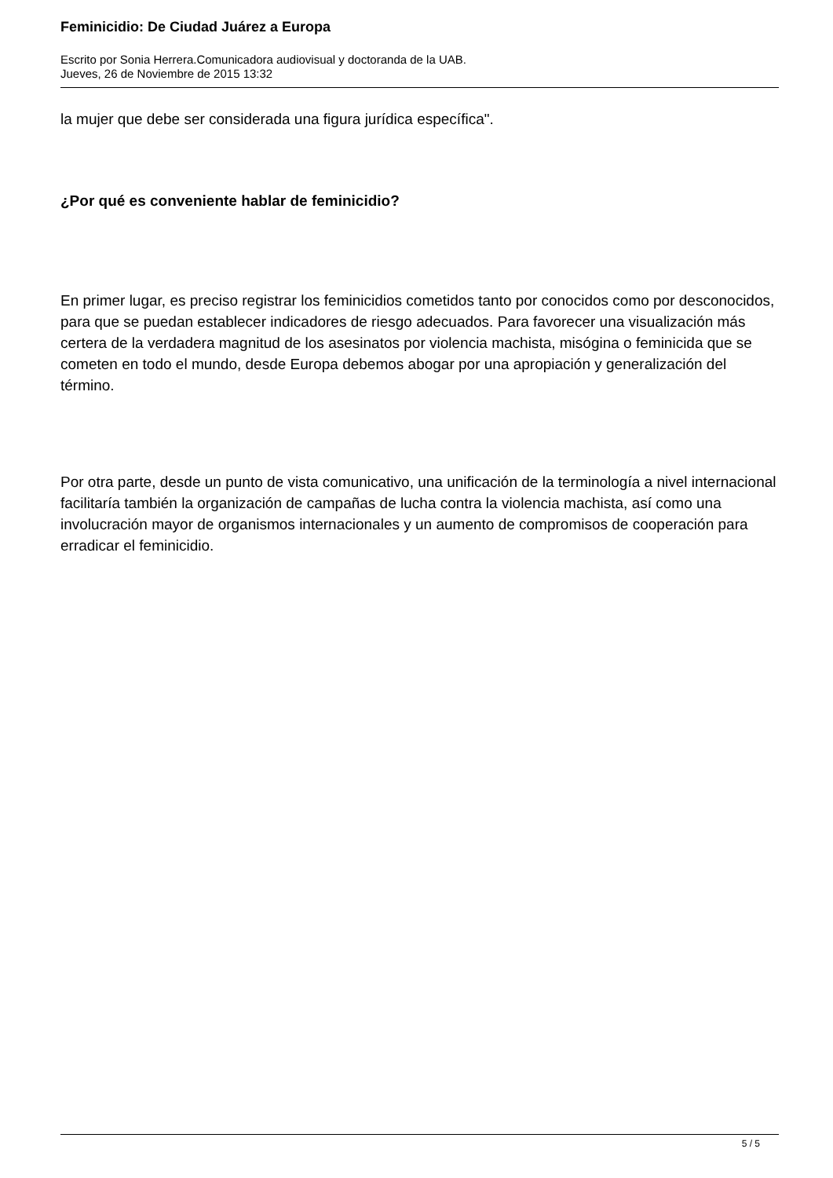Feminicidio: De Ciudad Juárez a Europa
Escrito por Sonia Herrera.Comunicadora audiovisual y doctoranda de la UAB.
Jueves, 26 de Noviembre de 2015 13:32
la mujer que debe ser considerada una figura jurídica específica".
¿Por qué es conveniente hablar de feminicidio?
En primer lugar, es preciso registrar los feminicidios cometidos tanto por conocidos como por desconocidos, para que se puedan establecer indicadores de riesgo adecuados. Para favorecer una visualización más certera de la verdadera magnitud de los asesinatos por violencia machista, misógina o feminicida que se cometen en todo el mundo, desde Europa debemos abogar por una apropiación y generalización del término.
Por otra parte, desde un punto de vista comunicativo, una unificación de la terminología a nivel internacional facilitaría también la organización de campañas de lucha contra la violencia machista, así como una involucración mayor de organismos internacionales y un aumento de compromisos de cooperación para erradicar el feminicidio.
5 / 5